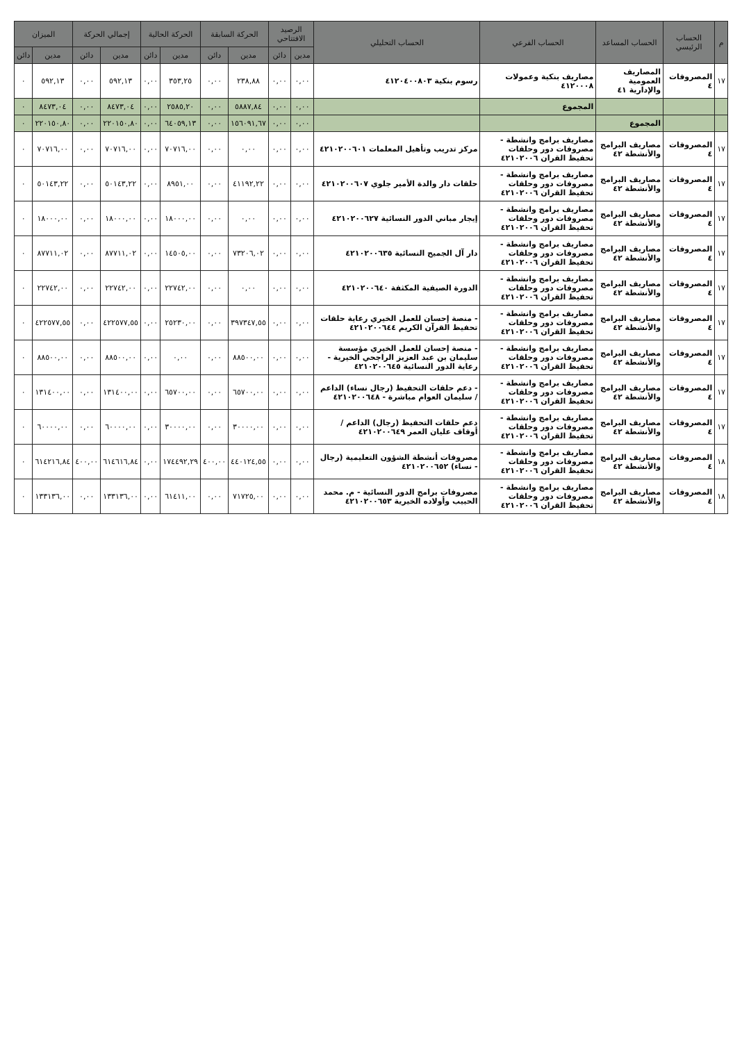| م | الحساب الرئيسي | الحساب المساعد | الحساب الفرعي | الحساب التحليلي | الرصيد الافتتاحي | | الحركة السابقة | | الحركة الحالية | | إجمالي الحركة | | الميزان | |
| --- | --- | --- | --- | --- | --- | --- | --- | --- | --- | --- | --- | --- | --- | --- |
| | | | | | مدين | دائن | مدين | دائن | مدين | دائن | مدين | دائن | مدين | دائن |
| ١٧ | المصروفات ٤ | المصاريف العمومية والإدارية ٤١ | مصاريف بنكية وعمولات ٤١٢٠٠٠٨ | رسوم بنكية ٤١٢٠٤٠٠٨٠٣ | ٠,٠٠ | ٠,٠٠ | ٢٣٨,٨٨ | ٠,٠٠ | ٣٥٣,٢٥ | ٠,٠٠ | ٥٩٢,١٣ | ٠,٠٠ | ٥٩٢,١٣ | ٠ |
| | | | المجموع | | ٠,٠٠ | ٠,٠٠ | ٥٨٨٧,٨٤ | ٠,٠٠ | ٢٥٨٥,٢٠ | ٠,٠٠ | ٨٤٧٣,٠٤ | ٠,٠٠ | ٨٤٧٣,٠٤ | ٠ |
| | | المجموع | | | ٠,٠٠ | ٠,٠٠ | ١٥٦٠٩١,٦٧ | ٠,٠٠ | ٦٤٠٥٩,١٣ | ٠,٠٠ | ٢٢٠١٥٠,٨٠ | ٠,٠٠ | ٢٢٠١٥٠,٨٠ | ٠ |
| ١٧ | المصروفات ٤ | مصاريف البرامج والأنشطة ٤٢ | مصاريف برامج وانشطة - مصروفات دور وحلقات تحفيظ القران ٤٢١٠٢٠٠٦ | مركز تدريب وتأهيل المعلمات ٤٢١٠٢٠٠٦٠١ | ٠,٠٠ | ٠,٠٠ | ٠,٠٠ | ٠,٠٠ | ٧٠٧١٦,٠٠ | ٠,٠٠ | ٧٠٧١٦,٠٠ | ٠,٠٠ | ٧٠٧١٦,٠٠ | ٠ |
| ١٧ | المصروفات ٤ | مصاريف البرامج والأنشطة ٤٢ | مصاريف برامج وانشطة - مصروفات دور وحلقات تحفيظ القران ٤٢١٠٢٠٠٦ | حلقات دار والدة الأمير جلوي ٤٢١٠٢٠٠٦٠٧ | ٠,٠٠ | ٠,٠٠ | ٤١١٩٢,٢٢ | ٠,٠٠ | ٨٩٥١,٠٠ | ٠,٠٠ | ٥٠١٤٣,٢٢ | ٠,٠٠ | ٥٠١٤٣,٢٢ | ٠ |
| ١٧ | المصروفات ٤ | مصاريف البرامج والأنشطة ٤٢ | مصاريف برامج وانشطة - مصروفات دور وحلقات تحفيظ القران ٤٢١٠٢٠٠٦ | إيجار مباني الدور النسائية ٤٢١٠٢٠٠٦٢٧ | ٠,٠٠ | ٠,٠٠ | ٠,٠٠ | ٠,٠٠ | ١٨٠٠٠,٠٠ | ٠,٠٠ | ١٨٠٠٠,٠٠ | ٠,٠٠ | ١٨٠٠٠,٠٠ | ٠ |
| ١٧ | المصروفات ٤ | مصاريف البرامج والأنشطة ٤٢ | مصاريف برامج وانشطة - مصروفات دور وحلقات تحفيظ القران ٤٢١٠٢٠٠٦ | دار آل الجميح النسائية ٤٢١٠٢٠٠٦٣٥ | ٠,٠٠ | ٠,٠٠ | ٧٣٢٠٦,٠٢ | ٠,٠٠ | ١٤٥٠٥,٠٠ | ٠,٠٠ | ٨٧٧١١,٠٢ | ٠,٠٠ | ٨٧٧١١,٠٢ | ٠ |
| ١٧ | المصروفات ٤ | مصاريف البرامج والأنشطة ٤٢ | مصاريف برامج وانشطة - مصروفات دور وحلقات تحفيظ القران ٤٢١٠٢٠٠٦ | الدورة الصيفية المكثفة ٤٢١٠٢٠٠٦٤٠ | ٠,٠٠ | ٠,٠٠ | ٠,٠٠ | ٠,٠٠ | ٢٢٧٤٢,٠٠ | ٠,٠٠ | ٢٢٧٤٢,٠٠ | ٠,٠٠ | ٢٢٧٤٢,٠٠ | ٠ |
| ١٧ | المصروفات ٤ | مصاريف البرامج والأنشطة ٤٢ | مصاريف برامج وانشطة - مصروفات دور وحلقات تحفيظ القران ٤٢١٠٢٠٠٦ | - منصة إحسان للعمل الخيري رعاية حلقات تحفيظ القرآن الكريم ٤٢١٠٢٠٠٦٤٤ | ٠,٠٠ | ٠,٠٠ | ٣٩٧٣٤٧,٥٥ | ٠,٠٠ | ٢٥٢٣٠,٠٠ | ٠,٠٠ | ٤٢٢٥٧٧,٥٥ | ٠,٠٠ | ٤٢٢٥٧٧,٥٥ | ٠ |
| ١٧ | المصروفات ٤ | مصاريف البرامج والأنشطة ٤٢ | مصاريف برامج وانشطة - مصروفات دور وحلقات تحفيظ القران ٤٢١٠٢٠٠٦ | - منصة إحسان للعمل الخيري مؤسسة سليمان بن عبد العزيز الراجحي الخيرية - رعاية الدور النسائية ٤٢١٠٢٠٠٦٤٥ | ٠,٠٠ | ٠,٠٠ | ٨٨٥٠٠,٠٠ | ٠,٠٠ | ٠,٠٠ | ٠,٠٠ | ٨٨٥٠٠,٠٠ | ٠,٠٠ | ٨٨٥٠٠,٠٠ | ٠ |
| ١٧ | المصروفات ٤ | مصاريف البرامج والأنشطة ٤٢ | مصاريف برامج وانشطة - مصروفات دور وحلقات تحفيظ القران ٤٢١٠٢٠٠٦ | - دعم حلقات التحفيظ (رجال نساء) الداعم / سليمان العوام مباشرة - ٤٢١٠٢٠٠٦٤٨ | ٠,٠٠ | ٠,٠٠ | ٦٥٧٠٠,٠٠ | ٠,٠٠ | ٦٥٧٠٠,٠٠ | ٠,٠٠ | ١٣١٤٠٠,٠٠ | ٠,٠٠ | ١٣١٤٠٠,٠٠ | ٠ |
| ١٧ | المصروفات ٤ | مصاريف البرامج والأنشطة ٤٢ | مصاريف برامج وانشطة - مصروفات دور وحلقات تحفيظ القران ٤٢١٠٢٠٠٦ | دعم حلقات التحفيظ (رجال) الداعم / أوقاف عليان العمر ٤٢١٠٢٠٠٦٤٩ | ٠,٠٠ | ٠,٠٠ | ٣٠٠٠٠,٠٠ | ٠,٠٠ | ٣٠٠٠٠,٠٠ | ٠,٠٠ | ٦٠٠٠٠,٠٠ | ٠,٠٠ | ٦٠٠٠٠,٠٠ | ٠ |
| ١٨ | المصروفات ٤ | مصاريف البرامج والأنشطة ٤٢ | مصاريف برامج وانشطة - مصروفات دور وحلقات تحفيظ القران ٤٢١٠٢٠٠٦ | مصروفات أنشطة الشؤون التعليمية (رجال - نساء) ٤٢١٠٢٠٠٦٥٢ | ٠,٠٠ | ٠,٠٠ | ٤٤٠١٢٤,٥٥ | ٤٠٠,٠٠ | ١٧٤٤٩٢,٢٩ | ٠,٠٠ | ٦١٤٦١٦,٨٤ | ٤٠٠,٠٠ | ٦١٤٢١٦,٨٤ | ٠ |
| ١٨ | المصروفات ٤ | مصاريف البرامج والأنشطة ٤٢ | مصاريف برامج وانشطة - مصروفات دور وحلقات تحفيظ القران ٤٢١٠٢٠٠٦ | مصروفات برامج الدور النسائية - م. محمد الحبيب وأولاده الخيرية ٤٢١٠٢٠٠٦٥٣ | ٠,٠٠ | ٠,٠٠ | ٧١٧٢٥,٠٠ | ٠,٠٠ | ٦١٤١١,٠٠ | ٠,٠٠ | ١٣٣١٣٦,٠٠ | ٠,٠٠ | ١٣٣١٣٦,٠٠ | ٠ |